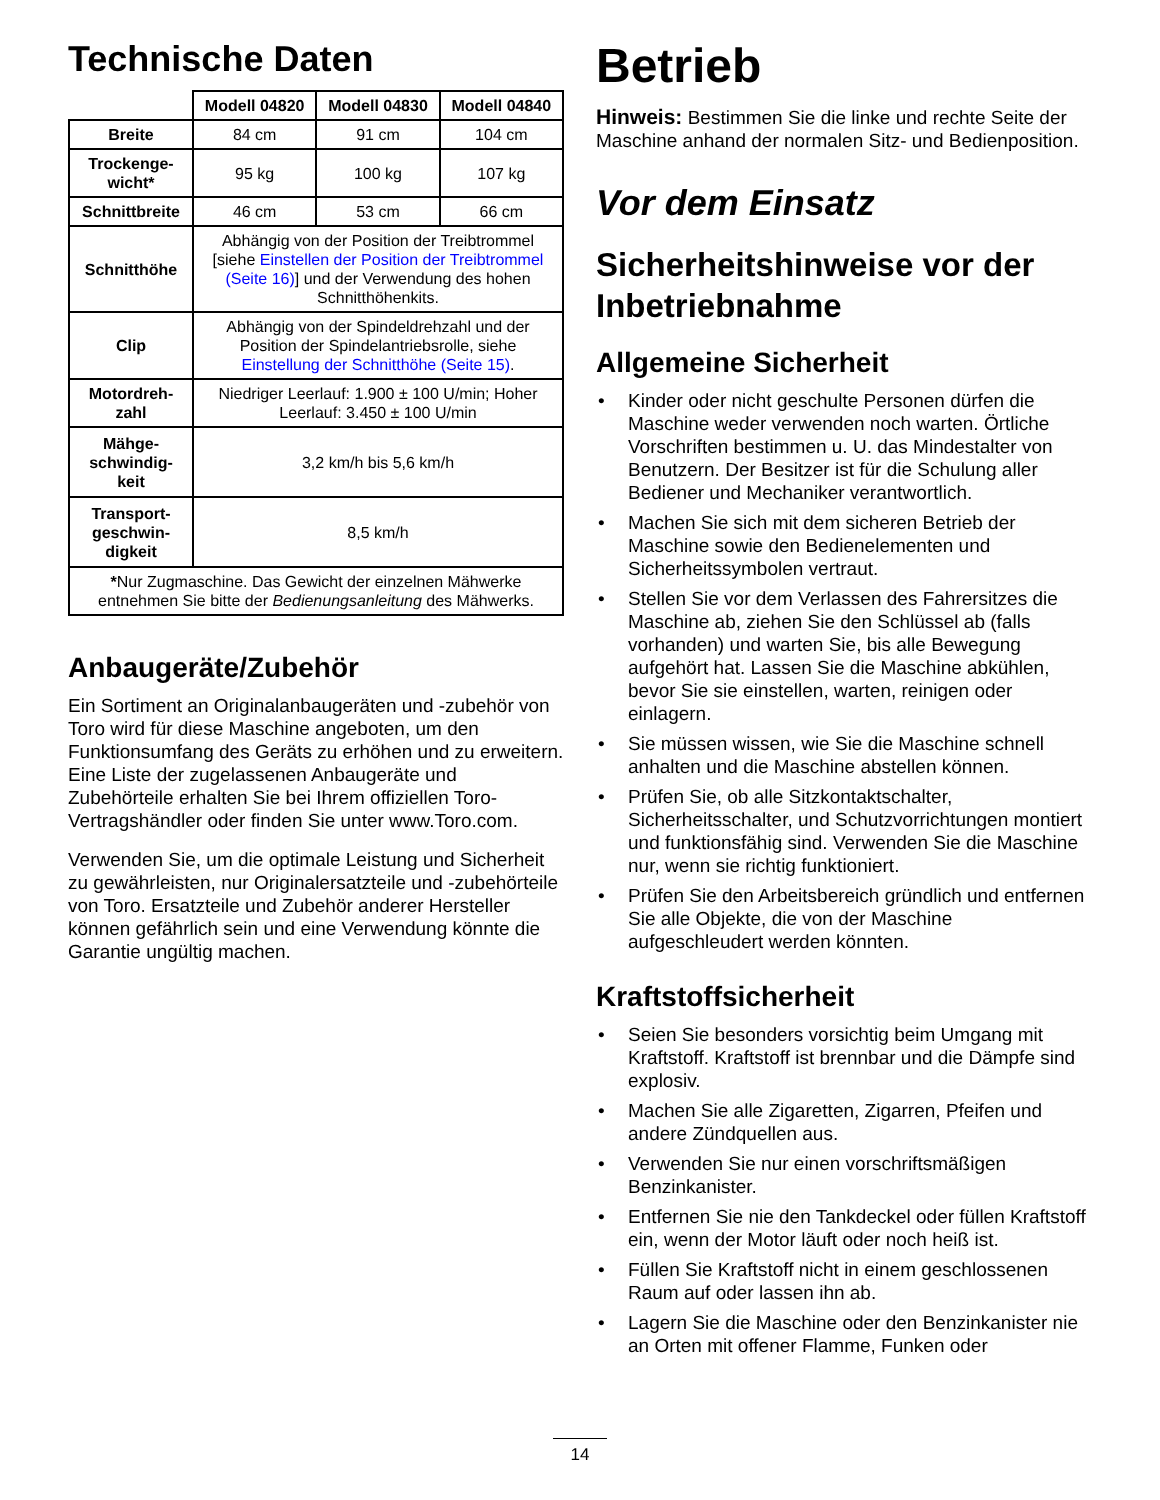Technische Daten
| | Modell 04820 | Modell 04830 | Modell 04840 |
| Breite | 84 cm | 91 cm | 104 cm |
| Trockenge-wicht* | 95 kg | 100 kg | 107 kg |
| Schnittbreite | 46 cm | 53 cm | 66 cm |
| Schnitthöhe | Abhängig von der Position der Treibtrommel [siehe Einstellen der Position der Treibtrommel (Seite 16) ] und der Verwendung des hohen Schnitthöhenkits. | | |
| Clip | Abhängig von der Spindeldrehzahl und der Position der Spindelantriebsrolle, siehe Einstellung der Schnitthöhe (Seite 15) . | | |
| Motordreh-zahl | Niedriger Leerlauf: 1.900 ± 100 U/min; Hoher Leerlauf: 3.450 ± 100 U/min | | |
| Mähge-schwindig-keit | 3,2 km/h bis 5,6 km/h | | |
| Transport-geschwin-digkeit | 8,5 km/h | | |
| * Nur Zugmaschine. Das Gewicht der einzelnen Mähwerke entnehmen Sie bitte der Bedienungsanleitung des Mähwerks. | | | |
Anbaugeräte/Zubehör
Ein Sortiment an Originalanbaugeräten und -zubehör von Toro wird für diese Maschine angeboten, um den Funktionsumfang des Geräts zu erhöhen und zu erweitern. Eine Liste der zugelassenen Anbaugeräte und Zubehörteile erhalten Sie bei Ihrem offiziellen Toro-Vertragshändler oder finden Sie unter www.Toro.com.
Verwenden Sie, um die optimale Leistung und Sicherheit zu gewährleisten, nur Originalersatzteile und -zubehörteile von Toro. Ersatzteile und Zubehör anderer Hersteller können gefährlich sein und eine Verwendung könnte die Garantie ungültig machen.
Betrieb
Hinweis: Bestimmen Sie die linke und rechte Seite der Maschine anhand der normalen Sitz- und Bedienposition.
Vor dem Einsatz
Sicherheitshinweise vor der Inbetriebnahme
Allgemeine Sicherheit
• Kinder oder nicht geschulte Personen dürfen die Maschine weder verwenden noch warten. Örtliche Vorschriften bestimmen u. U. das Mindestalter von Benutzern. Der Besitzer ist für die Schulung aller Bediener und Mechaniker verantwortlich.
• Machen Sie sich mit dem sicheren Betrieb der Maschine sowie den Bedienelementen und Sicherheitssymbolen vertraut.
• Stellen Sie vor dem Verlassen des Fahrersitzes die Maschine ab, ziehen Sie den Schlüssel ab (falls vorhanden) und warten Sie, bis alle Bewegung aufgehört hat. Lassen Sie die Maschine abkühlen, bevor Sie sie einstellen, warten, reinigen oder einlagern.
• Sie müssen wissen, wie Sie die Maschine schnell anhalten und die Maschine abstellen können.
• Prüfen Sie, ob alle Sitzkontaktschalter, Sicherheitsschalter, und Schutzvorrichtungen montiert und funktionsfähig sind. Verwenden Sie die Maschine nur, wenn sie richtig funktioniert.
• Prüfen Sie den Arbeitsbereich gründlich und entfernen Sie alle Objekte, die von der Maschine aufgeschleudert werden könnten.
Kraftstoffsicherheit
• Seien Sie besonders vorsichtig beim Umgang mit Kraftstoff. Kraftstoff ist brennbar und die Dämpfe sind explosiv.
• Machen Sie alle Zigaretten, Zigarren, Pfeifen und andere Zündquellen aus.
• Verwenden Sie nur einen vorschriftsmäßigen Benzinkanister.
• Entfernen Sie nie den Tankdeckel oder füllen Kraftstoff ein, wenn der Motor läuft oder noch heiß ist.
• Füllen Sie Kraftstoff nicht in einem geschlossenen Raum auf oder lassen ihn ab.
• Lagern Sie die Maschine oder den Benzinkanister nie an Orten mit offener Flamme, Funken oder
14